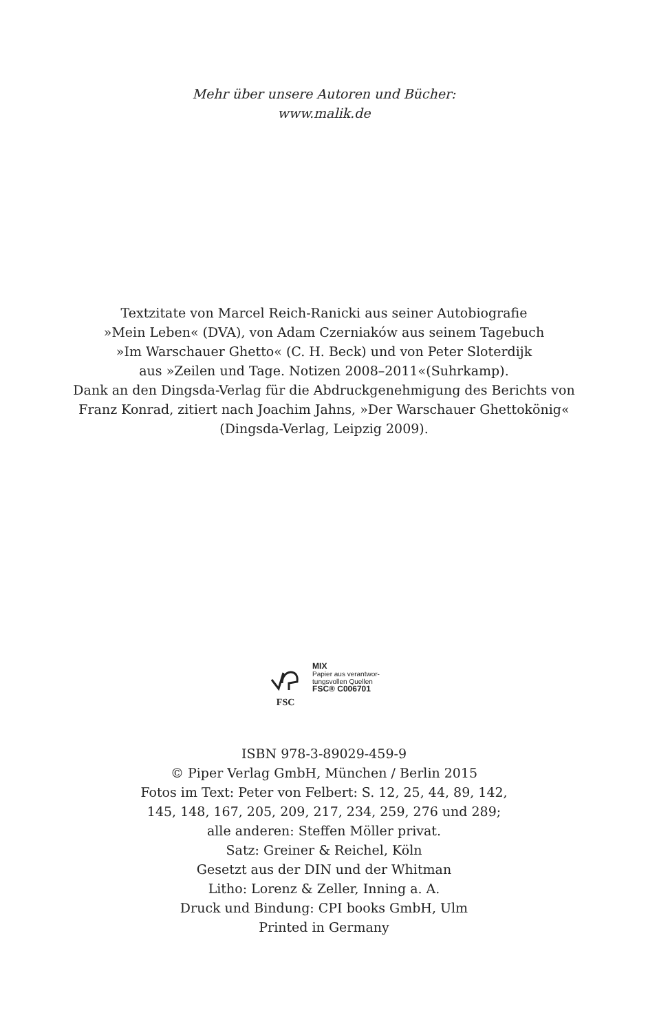Mehr über unsere Autoren und Bücher:
www.malik.de
Textzitate von Marcel Reich-Ranicki aus seiner Autobiografie
»Mein Leben« (DVA), von Adam Czerniaków aus seinem Tagebuch
»Im Warschauer Ghetto« (C. H. Beck) und von Peter Sloterdijk
aus »Zeilen und Tage. Notizen 2008–2011«(Suhrkamp).
Dank an den Dingsda-Verlag für die Abdruckgenehmigung des Berichts von
Franz Konrad, zitiert nach Joachim Jahns, »Der Warschauer Ghettokönig«
(Dingsda-Verlag, Leipzig 2009).
FSC
MIX
Papier aus verantwor-
tungsvollen Quellen
FSC® C006701
ISBN 978-3-89029-459-9
© Piper Verlag GmbH, München / Berlin 2015
Fotos im Text: Peter von Felbert: S. 12, 25, 44, 89, 142,
145, 148, 167, 205, 209, 217, 234, 259, 276 und 289;
alle anderen: Steffen Möller privat.
Satz: Greiner & Reichel, Köln
Gesetzt aus der DIN und der Whitman
Litho: Lorenz & Zeller, Inning a. A.
Druck und Bindung: CPI books GmbH, Ulm
Printed in Germany